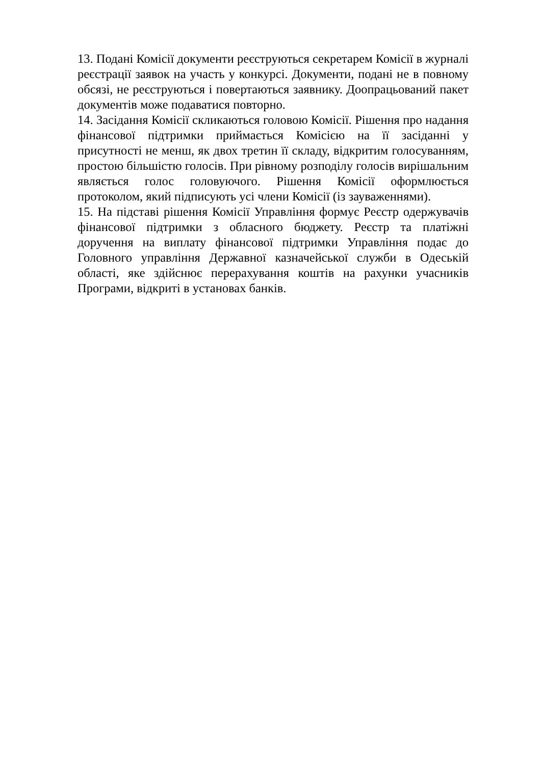13. Подані Комісії документи реєструються секретарем Комісії в журналі реєстрації заявок на участь у конкурсі. Документи, подані не в повному обсязі, не реєструються і повертаються заявнику. Доопрацьований пакет документів може подаватися повторно.
14. Засідання Комісії скликаються головою Комісії. Рішення про надання фінансової підтримки приймається Комісією на її засіданні у присутності не менш, як двох третин її складу, відкритим голосуванням, простою більшістю голосів. При рівному розподілу голосів вирішальним являється голос головуючого. Рішення Комісії оформлюється протоколом, який підписують усі члени Комісії (із зауваженнями).
15. На підставі рішення Комісії Управління формує Реєстр одержувачів фінансової підтримки з обласного бюджету. Реєстр та платіжні доручення на виплату фінансової підтримки Управління подає до Головного управління Державної казначейської служби в Одеській області, яке здійснює перерахування коштів на рахунки учасників Програми, відкриті в установах банків.